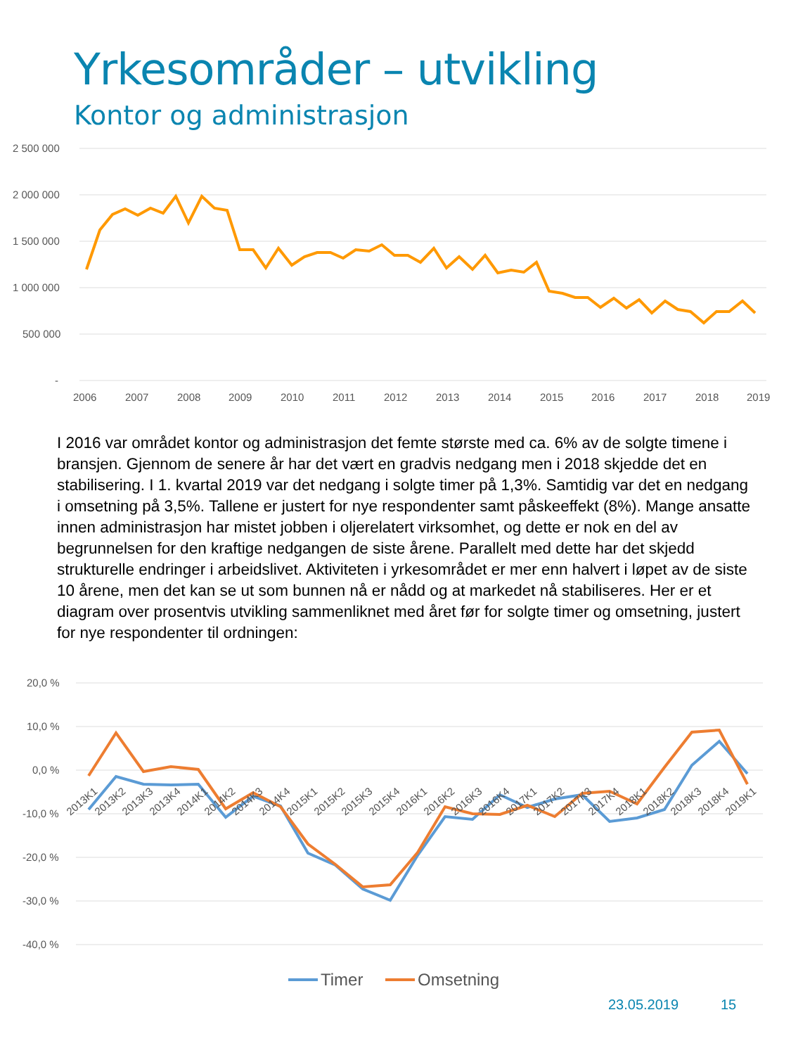Yrkesområder – utvikling
Kontor og administrasjon
2 500 000
2 000 000
1 500 000
1 000 000
500 000
-
2006
2007
2008
2009
2010
2011
2012
2013
2014
2015
2016
2017
2018
2019
I 2016 var området kontor og administrasjon det femte største med ca. 6% av de solgte timene i bransjen. Gjennom de senere år har det vært en gradvis nedgang men i 2018 skjedde det en stabilisering. I 1. kvartal 2019 var det nedgang i solgte timer på 1,3%. Samtidig var det en nedgang i omsetning på 3,5%. Tallene er justert for nye respondenter samt påskeeffekt (8%). Mange ansatte innen administrasjon har mistet jobben i oljerelatert virksomhet, og dette er nok en del av begrunnelsen for den kraftige nedgangen de siste årene. Parallelt med dette har det skjedd strukturelle endringer i arbeidslivet. Aktiviteten i yrkesområdet er mer enn halvert i løpet av de siste 10 årene, men det kan se ut som bunnen nå er nådd og at markedet nå stabiliseres. Her er et diagram over prosentvis utvikling sammenliknet med året før for solgte timer og omsetning, justert for nye respondenter til ordningen:
20,0 %
10,0 %
0,0 %
-10,0 %
-20,0 %
-30,0 %
-40,0 %
2013K1
2013K2
2013K3
2013K4
2014K1
2014K2
2014K3
2014K4
2015K1
2015K2
2015K3
2015K4
2016K1
2016K2
2016K3
2016K4
2017K1
2017K2
2017K3
2017K4
2018K1
2018K2
2018K3
2018K4
2019K1
Timer
Omsetning
23.05.2019 15